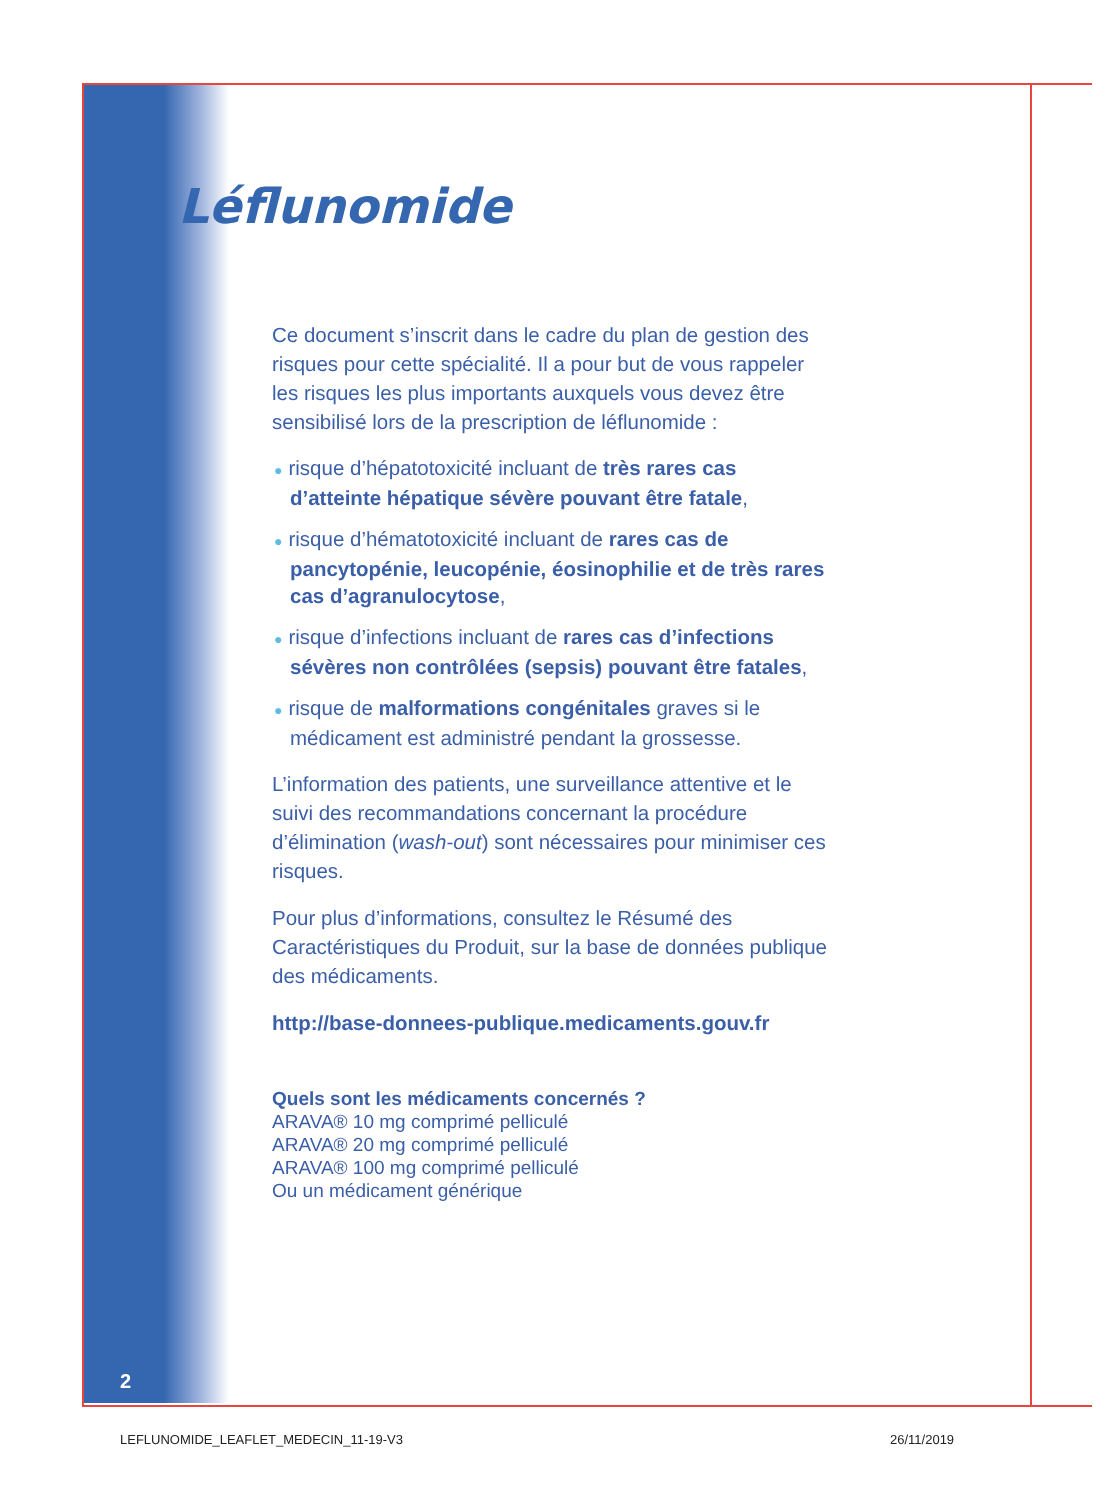Léflunomide
Ce document s’inscrit dans le cadre du plan de gestion des risques pour cette spécialité. Il a pour but de vous rappeler les risques les plus importants auxquels vous devez être sensibilisé lors de la prescription de léflunomide :
● risque d’hépatotoxicité incluant de très rares cas d’atteinte hépatique sévère pouvant être fatale,
● risque d’hématotoxicité incluant de rares cas de pancytopénie, leucopénie, éosinophilie et de très rares cas d’agranulocytose,
● risque d’infections incluant de rares cas d’infections sévères non contrôlées (sepsis) pouvant être fatales,
● risque de malformations congénitales graves si le médicament est administré pendant la grossesse.
L’information des patients, une surveillance attentive et le suivi des recommandations concernant la procédure d’élimination (wash-out) sont nécessaires pour minimiser ces risques.
Pour plus d’informations, consultez le Résumé des Caractéristiques du Produit, sur la base de données publique des médicaments.
http://base-donnees-publique.medicaments.gouv.fr
Quels sont les médicaments concernés ?
ARAVA® 10 mg comprimé pelliculé
ARAVA® 20 mg comprimé pelliculé
ARAVA® 100 mg comprimé pelliculé
Ou un médicament générique
2
LEFLUNOMIDE_LEAFLET_MEDECIN_11-19-V3
26/11/2019